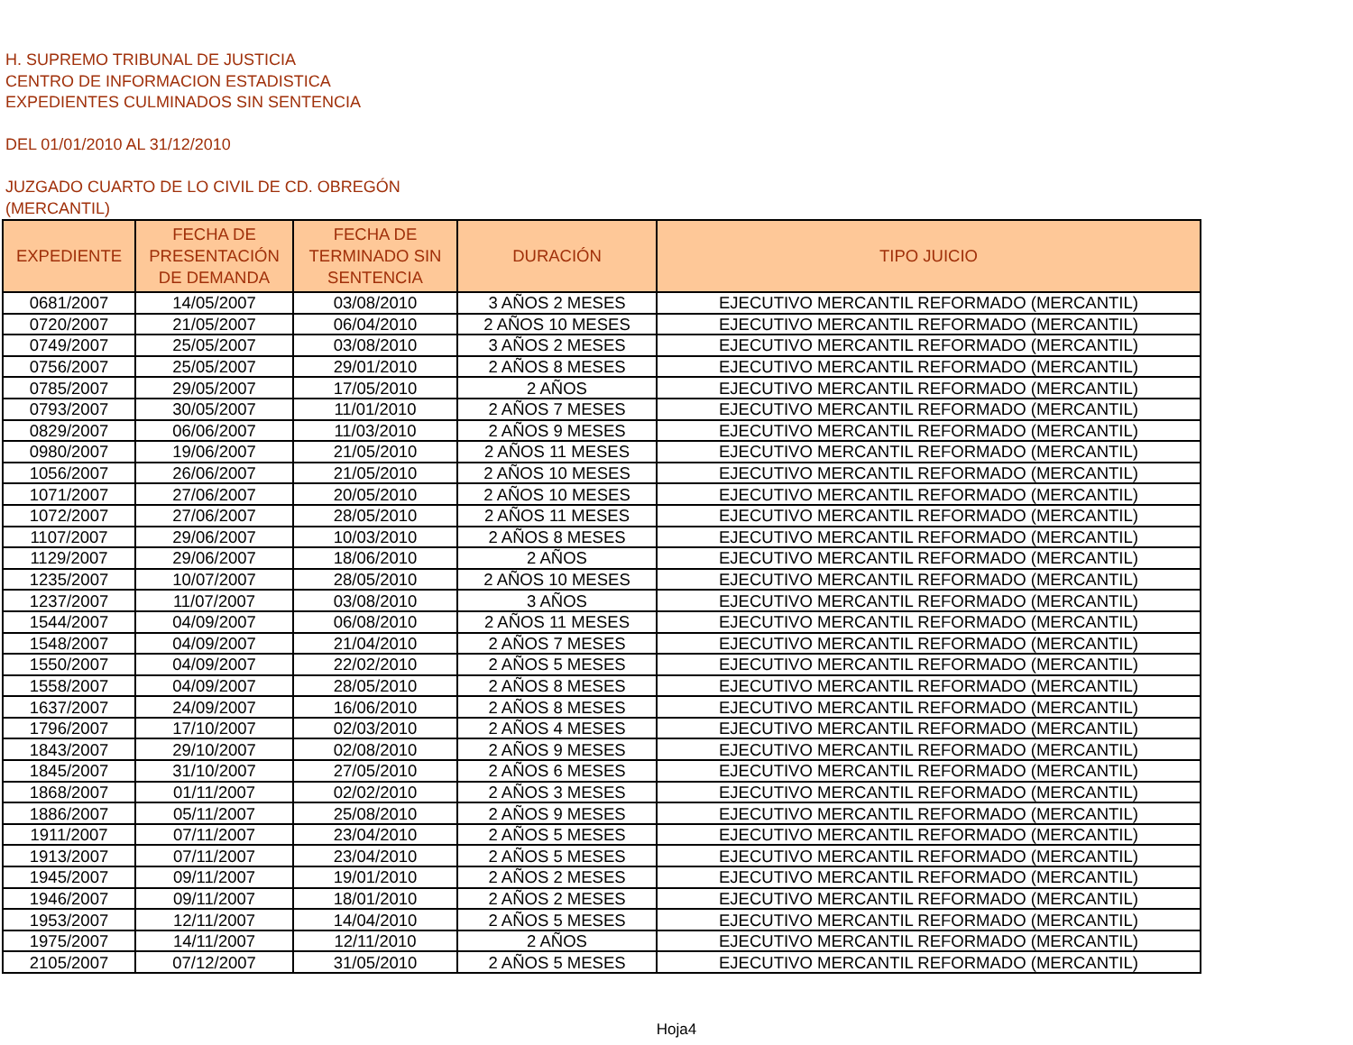H. SUPREMO TRIBUNAL DE JUSTICIA
CENTRO DE INFORMACION ESTADISTICA
EXPEDIENTES CULMINADOS SIN SENTENCIA
DEL 01/01/2010 AL 31/12/2010
JUZGADO CUARTO DE LO CIVIL DE CD. OBREGÓN
(MERCANTIL)
| EXPEDIENTE | FECHA DE PRESENTACIÓN DE DEMANDA | FECHA DE TERMINADO SIN SENTENCIA | DURACIÓN | TIPO JUICIO |
| --- | --- | --- | --- | --- |
| 0681/2007 | 14/05/2007 | 03/08/2010 | 3 AÑOS 2 MESES | EJECUTIVO MERCANTIL REFORMADO (MERCANTIL) |
| 0720/2007 | 21/05/2007 | 06/04/2010 | 2 AÑOS 10 MESES | EJECUTIVO MERCANTIL REFORMADO (MERCANTIL) |
| 0749/2007 | 25/05/2007 | 03/08/2010 | 3 AÑOS 2 MESES | EJECUTIVO MERCANTIL REFORMADO (MERCANTIL) |
| 0756/2007 | 25/05/2007 | 29/01/2010 | 2 AÑOS 8 MESES | EJECUTIVO MERCANTIL REFORMADO (MERCANTIL) |
| 0785/2007 | 29/05/2007 | 17/05/2010 | 2 AÑOS | EJECUTIVO MERCANTIL REFORMADO (MERCANTIL) |
| 0793/2007 | 30/05/2007 | 11/01/2010 | 2 AÑOS 7 MESES | EJECUTIVO MERCANTIL REFORMADO (MERCANTIL) |
| 0829/2007 | 06/06/2007 | 11/03/2010 | 2 AÑOS 9 MESES | EJECUTIVO MERCANTIL REFORMADO (MERCANTIL) |
| 0980/2007 | 19/06/2007 | 21/05/2010 | 2 AÑOS 11 MESES | EJECUTIVO MERCANTIL REFORMADO (MERCANTIL) |
| 1056/2007 | 26/06/2007 | 21/05/2010 | 2 AÑOS 10 MESES | EJECUTIVO MERCANTIL REFORMADO (MERCANTIL) |
| 1071/2007 | 27/06/2007 | 20/05/2010 | 2 AÑOS 10 MESES | EJECUTIVO MERCANTIL REFORMADO (MERCANTIL) |
| 1072/2007 | 27/06/2007 | 28/05/2010 | 2 AÑOS 11 MESES | EJECUTIVO MERCANTIL REFORMADO (MERCANTIL) |
| 1107/2007 | 29/06/2007 | 10/03/2010 | 2 AÑOS 8 MESES | EJECUTIVO MERCANTIL REFORMADO (MERCANTIL) |
| 1129/2007 | 29/06/2007 | 18/06/2010 | 2 AÑOS | EJECUTIVO MERCANTIL REFORMADO (MERCANTIL) |
| 1235/2007 | 10/07/2007 | 28/05/2010 | 2 AÑOS 10 MESES | EJECUTIVO MERCANTIL REFORMADO (MERCANTIL) |
| 1237/2007 | 11/07/2007 | 03/08/2010 | 3 AÑOS | EJECUTIVO MERCANTIL REFORMADO (MERCANTIL) |
| 1544/2007 | 04/09/2007 | 06/08/2010 | 2 AÑOS 11 MESES | EJECUTIVO MERCANTIL REFORMADO (MERCANTIL) |
| 1548/2007 | 04/09/2007 | 21/04/2010 | 2 AÑOS 7 MESES | EJECUTIVO MERCANTIL REFORMADO (MERCANTIL) |
| 1550/2007 | 04/09/2007 | 22/02/2010 | 2 AÑOS 5 MESES | EJECUTIVO MERCANTIL REFORMADO (MERCANTIL) |
| 1558/2007 | 04/09/2007 | 28/05/2010 | 2 AÑOS 8 MESES | EJECUTIVO MERCANTIL REFORMADO (MERCANTIL) |
| 1637/2007 | 24/09/2007 | 16/06/2010 | 2 AÑOS 8 MESES | EJECUTIVO MERCANTIL REFORMADO (MERCANTIL) |
| 1796/2007 | 17/10/2007 | 02/03/2010 | 2 AÑOS 4 MESES | EJECUTIVO MERCANTIL REFORMADO (MERCANTIL) |
| 1843/2007 | 29/10/2007 | 02/08/2010 | 2 AÑOS 9 MESES | EJECUTIVO MERCANTIL REFORMADO (MERCANTIL) |
| 1845/2007 | 31/10/2007 | 27/05/2010 | 2 AÑOS 6 MESES | EJECUTIVO MERCANTIL REFORMADO (MERCANTIL) |
| 1868/2007 | 01/11/2007 | 02/02/2010 | 2 AÑOS 3 MESES | EJECUTIVO MERCANTIL REFORMADO (MERCANTIL) |
| 1886/2007 | 05/11/2007 | 25/08/2010 | 2 AÑOS 9 MESES | EJECUTIVO MERCANTIL REFORMADO (MERCANTIL) |
| 1911/2007 | 07/11/2007 | 23/04/2010 | 2 AÑOS 5 MESES | EJECUTIVO MERCANTIL REFORMADO (MERCANTIL) |
| 1913/2007 | 07/11/2007 | 23/04/2010 | 2 AÑOS 5 MESES | EJECUTIVO MERCANTIL REFORMADO (MERCANTIL) |
| 1945/2007 | 09/11/2007 | 19/01/2010 | 2 AÑOS 2 MESES | EJECUTIVO MERCANTIL REFORMADO (MERCANTIL) |
| 1946/2007 | 09/11/2007 | 18/01/2010 | 2 AÑOS 2 MESES | EJECUTIVO MERCANTIL REFORMADO (MERCANTIL) |
| 1953/2007 | 12/11/2007 | 14/04/2010 | 2 AÑOS 5 MESES | EJECUTIVO MERCANTIL REFORMADO (MERCANTIL) |
| 1975/2007 | 14/11/2007 | 12/11/2010 | 2 AÑOS | EJECUTIVO MERCANTIL REFORMADO (MERCANTIL) |
| 2105/2007 | 07/12/2007 | 31/05/2010 | 2 AÑOS 5 MESES | EJECUTIVO MERCANTIL REFORMADO (MERCANTIL) |
Hoja4